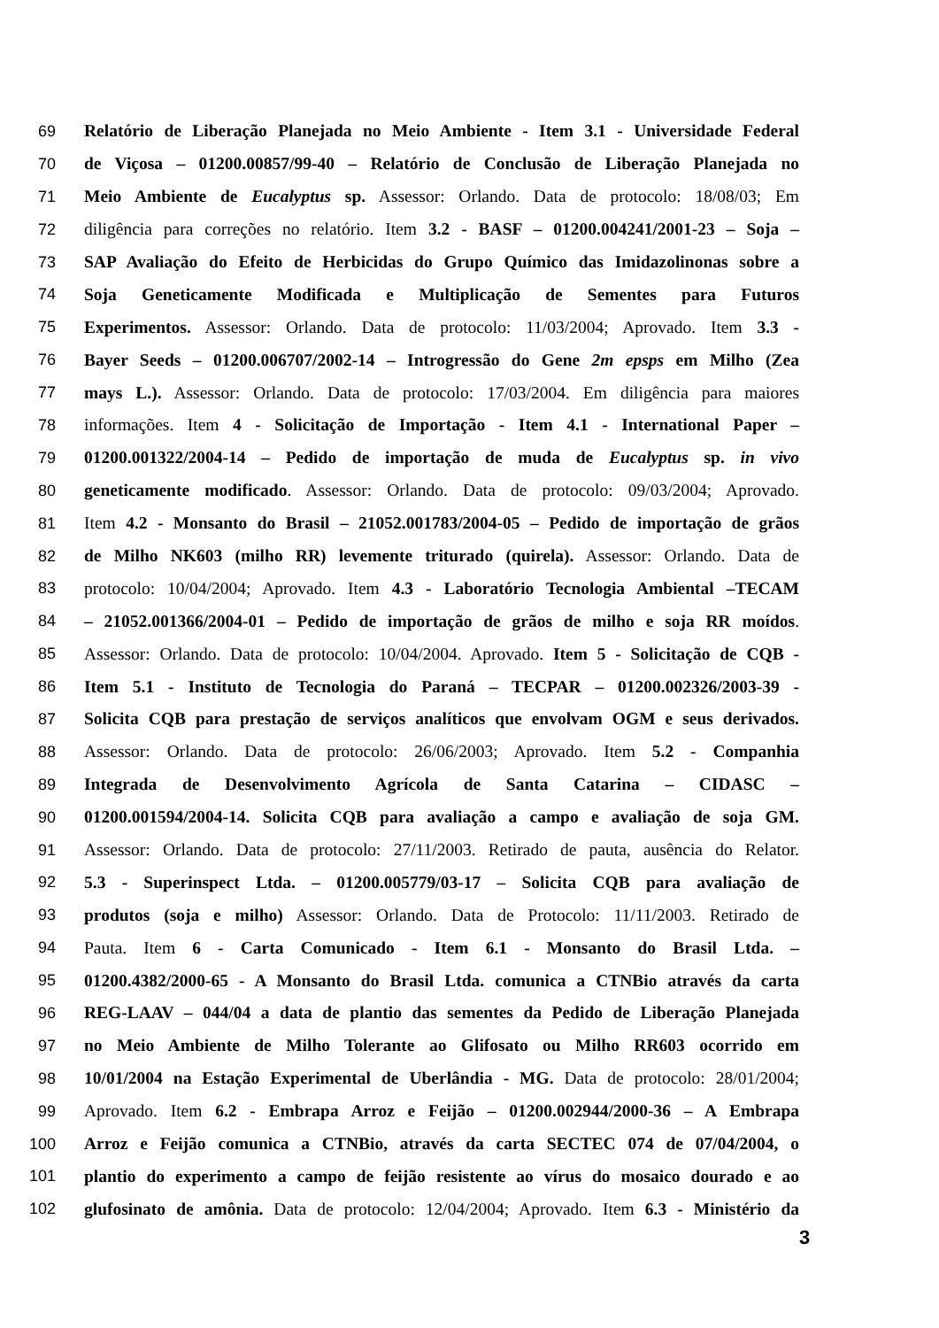69 Relatório de Liberação Planejada no Meio Ambiente - Item 3.1 - Universidade Federal
70 de Viçosa – 01200.00857/99-40 – Relatório de Conclusão de Liberação Planejada no
71 Meio Ambiente de Eucalyptus sp. Assessor: Orlando. Data de protocolo: 18/08/03; Em
72 diligência para correções no relatório. Item 3.2 - BASF – 01200.004241/2001-23 – Soja –
73 SAP Avaliação do Efeito de Herbicidas do Grupo Químico das Imidazolinonas sobre a
74 Soja Geneticamente Modificada e Multiplicação de Sementes para Futuros
75 Experimentos. Assessor: Orlando. Data de protocolo: 11/03/2004; Aprovado. Item 3.3 -
76 Bayer Seeds – 01200.006707/2002-14 – Introgressão do Gene 2m epsps em Milho (Zea
77 mays L.). Assessor: Orlando. Data de protocolo: 17/03/2004. Em diligência para maiores
78 informações. Item 4 - Solicitação de Importação - Item 4.1 - International Paper –
79 01200.001322/2004-14 – Pedido de importação de muda de Eucalyptus sp. in vivo
80 geneticamente modificado. Assessor: Orlando. Data de protocolo: 09/03/2004; Aprovado.
81 Item 4.2 - Monsanto do Brasil – 21052.001783/2004-05 – Pedido de importação de grãos
82 de Milho NK603 (milho RR) levemente triturado (quirela). Assessor: Orlando. Data de
83 protocolo: 10/04/2004; Aprovado. Item 4.3 - Laboratório Tecnologia Ambiental –TECAM
84 – 21052.001366/2004-01 – Pedido de importação de grãos de milho e soja RR moídos.
85 Assessor: Orlando. Data de protocolo: 10/04/2004. Aprovado. Item 5 - Solicitação de CQB -
86 Item 5.1 - Instituto de Tecnologia do Paraná – TECPAR – 01200.002326/2003-39 -
87 Solicita CQB para prestação de serviços analíticos que envolvam OGM e seus derivados.
88 Assessor: Orlando. Data de protocolo: 26/06/2003; Aprovado. Item 5.2 - Companhia
89 Integrada de Desenvolvimento Agrícola de Santa Catarina – CIDASC –
90 01200.001594/2004-14. Solicita CQB para avaliação a campo e avaliação de soja GM.
91 Assessor: Orlando. Data de protocolo: 27/11/2003. Retirado de pauta, ausência do Relator.
92 5.3 - Superinspect Ltda. – 01200.005779/03-17 – Solicita CQB para avaliação de
93 produtos (soja e milho) Assessor: Orlando. Data de Protocolo: 11/11/2003. Retirado de
94 Pauta. Item 6 - Carta Comunicado - Item 6.1 - Monsanto do Brasil Ltda. –
95 01200.4382/2000-65 - A Monsanto do Brasil Ltda. comunica a CTNBio através da carta
96 REG-LAAV – 044/04 a data de plantio das sementes da Pedido de Liberação Planejada
97 no Meio Ambiente de Milho Tolerante ao Glifosato ou Milho RR603 ocorrido em
98 10/01/2004 na Estação Experimental de Uberlândia - MG. Data de protocolo: 28/01/2004;
99 Aprovado. Item 6.2 - Embrapa Arroz e Feijão – 01200.002944/2000-36 – A Embrapa
100 Arroz e Feijão comunica a CTNBio, através da carta SECTEC 074 de 07/04/2004, o
101 plantio do experimento a campo de feijão resistente ao vírus do mosaico dourado e ao
102 glufosinato de amônia. Data de protocolo: 12/04/2004; Aprovado. Item 6.3 - Ministério da
3